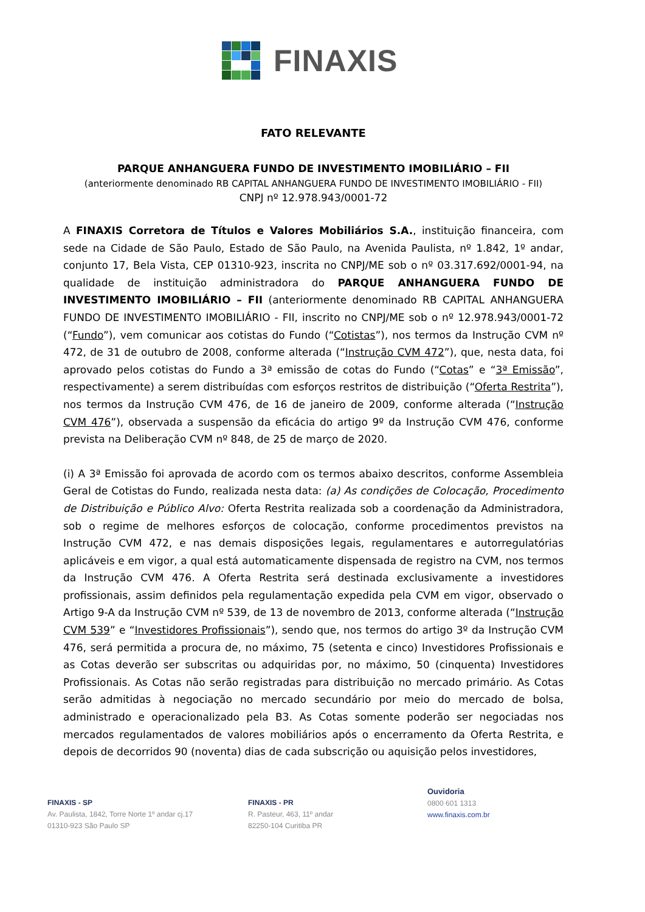FINAXIS
FATO RELEVANTE
PARQUE ANHANGUERA FUNDO DE INVESTIMENTO IMOBILIÁRIO – FII
(anteriormente denominado RB CAPITAL ANHANGUERA FUNDO DE INVESTIMENTO IMOBILIÁRIO - FII)
CNPJ nº 12.978.943/0001-72
A FINAXIS Corretora de Títulos e Valores Mobiliários S.A., instituição financeira, com sede na Cidade de São Paulo, Estado de São Paulo, na Avenida Paulista, nº 1.842, 1º andar, conjunto 17, Bela Vista, CEP 01310-923, inscrita no CNPJ/ME sob o nº 03.317.692/0001-94, na qualidade de instituição administradora do PARQUE ANHANGUERA FUNDO DE INVESTIMENTO IMOBILIÁRIO – FII (anteriormente denominado RB CAPITAL ANHANGUERA FUNDO DE INVESTIMENTO IMOBILIÁRIO - FII, inscrito no CNPJ/ME sob o nº 12.978.943/0001-72 (“Fundo”), vem comunicar aos cotistas do Fundo (“Cotistas”), nos termos da Instrução CVM nº 472, de 31 de outubro de 2008, conforme alterada (“Instrução CVM 472”), que, nesta data, foi aprovado pelos cotistas do Fundo a 3ª emissão de cotas do Fundo (“Cotas” e “3ª Emissão”, respectivamente) a serem distribuídas com esforços restritos de distribuição (“Oferta Restrita”), nos termos da Instrução CVM 476, de 16 de janeiro de 2009, conforme alterada (“Instrução CVM 476”), observada a suspensão da eficácia do artigo 9º da Instrução CVM 476, conforme prevista na Deliberação CVM nº 848, de 25 de março de 2020.
(i) A 3ª Emissão foi aprovada de acordo com os termos abaixo descritos, conforme Assembleia Geral de Cotistas do Fundo, realizada nesta data: (a) As condições de Colocação, Procedimento de Distribuição e Público Alvo: Oferta Restrita realizada sob a coordenação da Administradora, sob o regime de melhores esforços de colocação, conforme procedimentos previstos na Instrução CVM 472, e nas demais disposições legais, regulamentares e autorregulatórias aplicáveis e em vigor, a qual está automaticamente dispensada de registro na CVM, nos termos da Instrução CVM 476. A Oferta Restrita será destinada exclusivamente a investidores profissionais, assim definidos pela regulamentação expedida pela CVM em vigor, observado o Artigo 9-A da Instrução CVM nº 539, de 13 de novembro de 2013, conforme alterada (“Instrução CVM 539” e “Investidores Profissionais”), sendo que, nos termos do artigo 3º da Instrução CVM 476, será permitida a procura de, no máximo, 75 (setenta e cinco) Investidores Profissionais e as Cotas deverão ser subscritas ou adquiridas por, no máximo, 50 (cinquenta) Investidores Profissionais. As Cotas não serão registradas para distribuição no mercado primário. As Cotas serão admitidas à negociação no mercado secundário por meio do mercado de bolsa, administrado e operacionalizado pela B3. As Cotas somente poderão ser negociadas nos mercados regulamentados de valores mobiliários após o encerramento da Oferta Restrita, e depois de decorridos 90 (noventa) dias de cada subscrição ou aquisição pelos investidores,
FINAXIS - SP
Av. Paulista, 1842, Torre Norte 1º andar cj.17
01310-923 São Paulo SP
FINAXIS - PR
R. Pasteur, 463, 11º andar
82250-104 Curitiba PR
Ouvidoria
0800 601 1313
www.finaxis.com.br